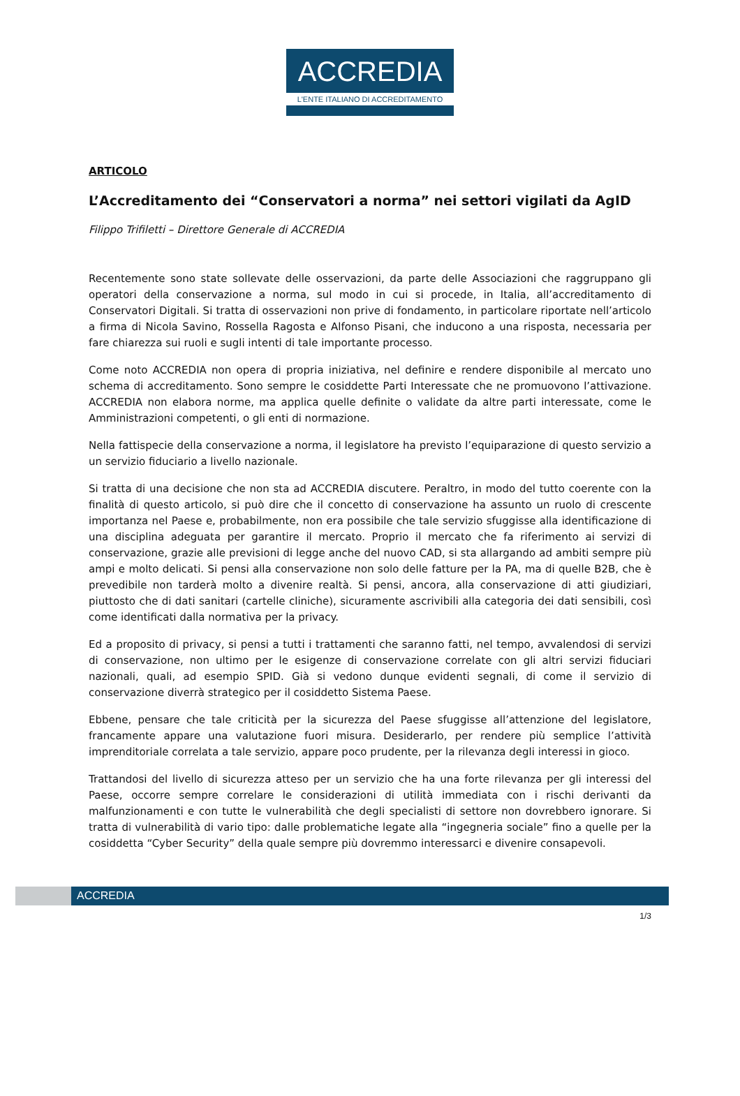ACCREDIA
L'ENTE ITALIANO DI ACCREDITAMENTO
ARTICOLO
L’Accreditamento dei “Conservatori a norma” nei settori vigilati da AgID
Filippo Trifiletti – Direttore Generale di ACCREDIA
Recentemente sono state sollevate delle osservazioni, da parte delle Associazioni che raggruppano gli operatori della conservazione a norma, sul modo in cui si procede, in Italia, all’accreditamento di Conservatori Digitali. Si tratta di osservazioni non prive di fondamento, in particolare riportate nell’articolo a firma di Nicola Savino, Rossella Ragosta e Alfonso Pisani, che inducono a una risposta, necessaria per fare chiarezza sui ruoli e sugli intenti di tale importante processo.
Come noto ACCREDIA non opera di propria iniziativa, nel definire e rendere disponibile al mercato uno schema di accreditamento. Sono sempre le cosiddette Parti Interessate che ne promuovono l’attivazione. ACCREDIA non elabora norme, ma applica quelle definite o validate da altre parti interessate, come le Amministrazioni competenti, o gli enti di normazione.
Nella fattispecie della conservazione a norma, il legislatore ha previsto l’equiparazione di questo servizio a un servizio fiduciario a livello nazionale.
Si tratta di una decisione che non sta ad ACCREDIA discutere. Peraltro, in modo del tutto coerente con la finalità di questo articolo, si può dire che il concetto di conservazione ha assunto un ruolo di crescente importanza nel Paese e, probabilmente, non era possibile che tale servizio sfuggisse alla identificazione di una disciplina adeguata per garantire il mercato. Proprio il mercato che fa riferimento ai servizi di conservazione, grazie alle previsioni di legge anche del nuovo CAD, si sta allargando ad ambiti sempre più ampi e molto delicati. Si pensi alla conservazione non solo delle fatture per la PA, ma di quelle B2B, che è prevedibile non tarderà molto a divenire realtà. Si pensi, ancora, alla conservazione di atti giudiziari, piuttosto che di dati sanitari (cartelle cliniche), sicuramente ascrivibili alla categoria dei dati sensibili, così come identificati dalla normativa per la privacy.
Ed a proposito di privacy, si pensi a tutti i trattamenti che saranno fatti, nel tempo, avvalendosi di servizi di conservazione, non ultimo per le esigenze di conservazione correlate con gli altri servizi fiduciari nazionali, quali, ad esempio SPID. Già si vedono dunque evidenti segnali, di come il servizio di conservazione diverrà strategico per il cosiddetto Sistema Paese.
Ebbene, pensare che tale criticità per la sicurezza del Paese sfuggisse all’attenzione del legislatore, francamente appare una valutazione fuori misura. Desiderarlo, per rendere più semplice l’attività imprenditoriale correlata a tale servizio, appare poco prudente, per la rilevanza degli interessi in gioco.
Trattandosi del livello di sicurezza atteso per un servizio che ha una forte rilevanza per gli interessi del Paese, occorre sempre correlare le considerazioni di utilità immediata con i rischi derivanti da malfunzionamenti e con tutte le vulnerabilità che degli specialisti di settore non dovrebbero ignorare. Si tratta di vulnerabilità di vario tipo: dalle problematiche legate alla “ingegneria sociale” fino a quelle per la cosiddetta “Cyber Security” della quale sempre più dovremmo interessarci e divenire consapevoli.
ACCREDIA
1/3